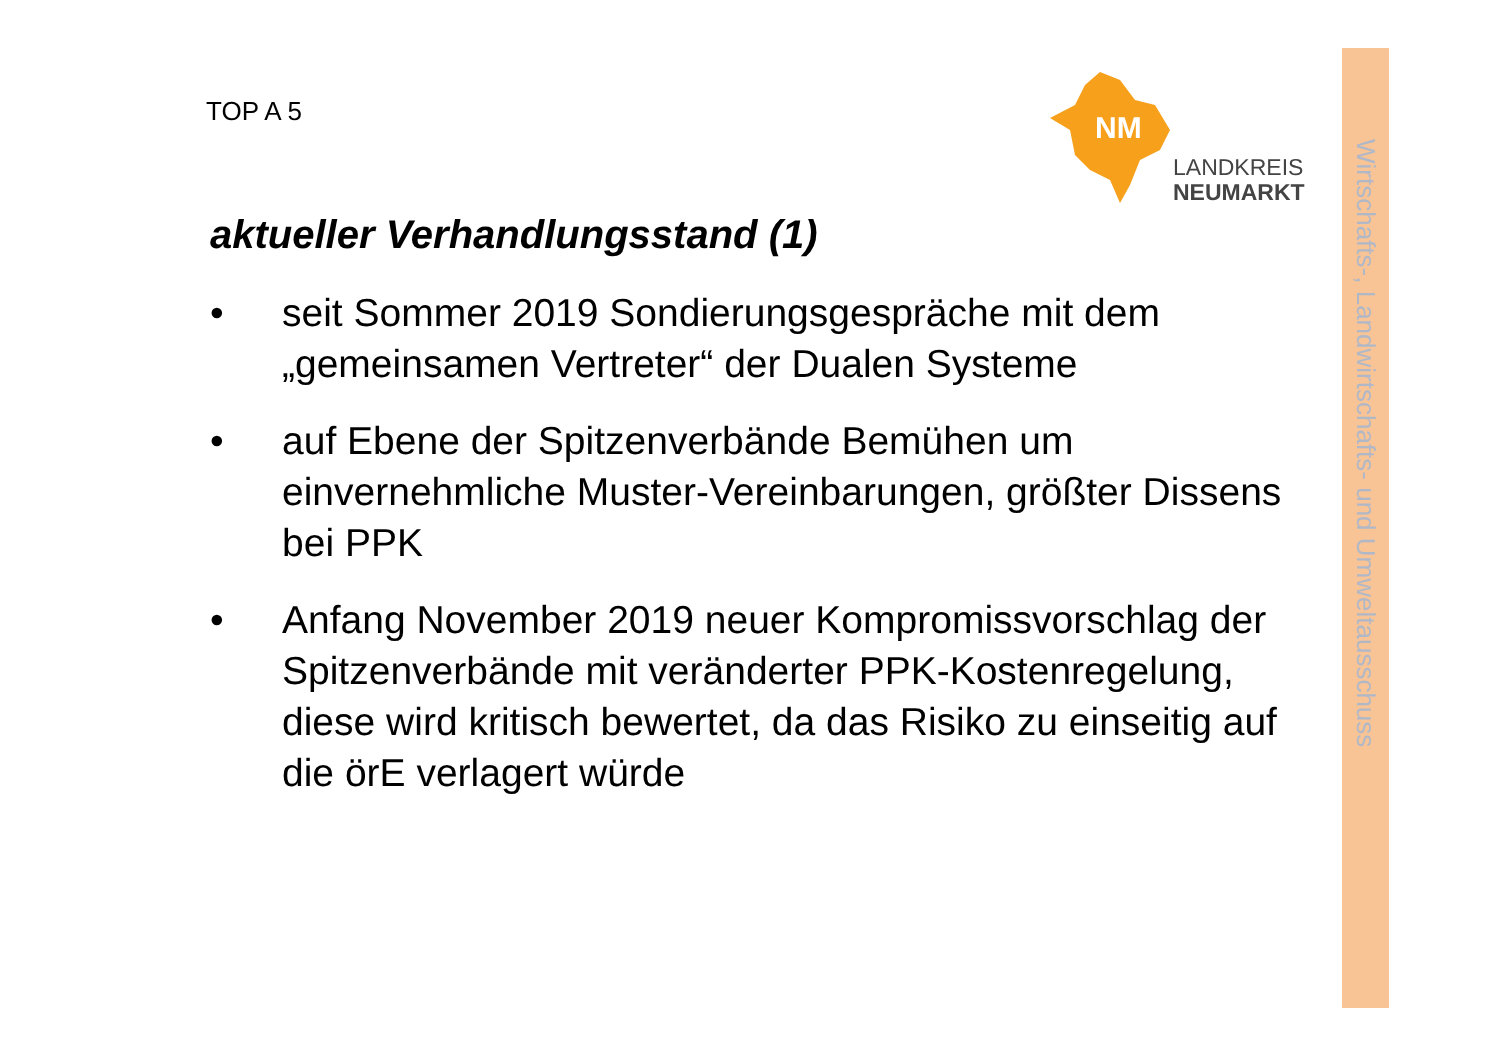TOP A 5
NM
LANDKREIS
NEUMARKT
Wirtschafts-, Landwirtschafts- und Umweltausschuss
aktueller Verhandlungsstand (1)
• seit Sommer 2019 Sondierungsgespräche mit dem „gemeinsamen Vertreter“ der Dualen Systeme
• auf Ebene der Spitzenverbände Bemühen um einvernehmliche Muster-Vereinbarungen, größter Dissens bei PPK
• Anfang November 2019 neuer Kompromissvorschlag der Spitzenverbände mit veränderter PPK-Kostenregelung, diese wird kritisch bewertet, da das Risiko zu einseitig auf die örE verlagert würde